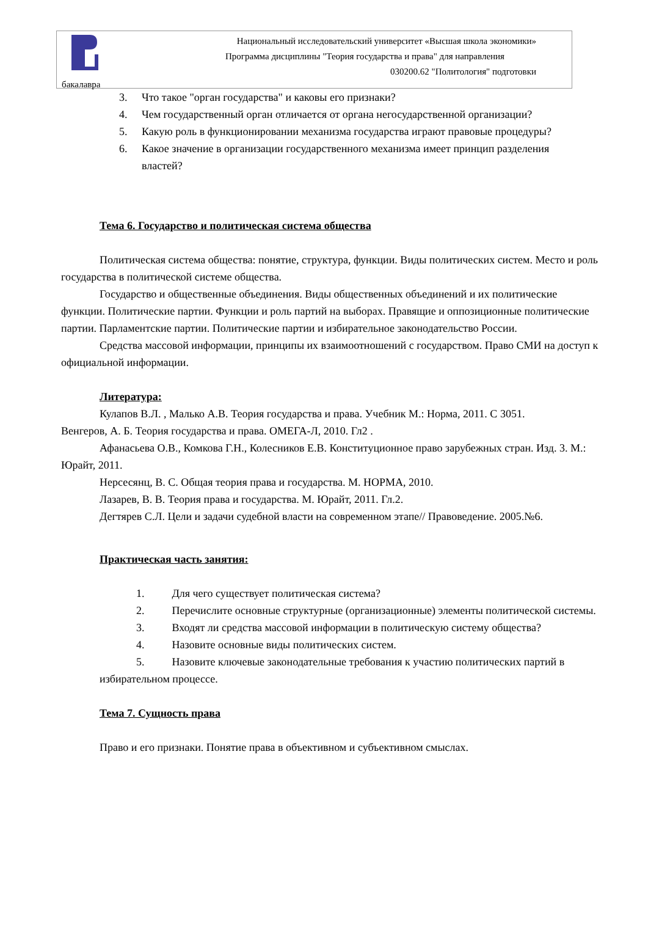Национальный исследовательский университет «Высшая школа экономики»
Программа дисциплины "Теория государства и права" для направления
030200.62 "Политология" подготовки
бакалавра
3. Что такое "орган государства" и каковы его признаки?
4. Чем государственный орган отличается от органа негосударственной организации?
5. Какую роль в функционировании механизма государства играют правовые процедуры?
6. Какое значение в организации государственного механизма имеет принцип разделения властей?
Тема 6. Государство и политическая система общества
Политическая система общества: понятие, структура, функции. Виды политических систем. Место и роль государства в политической системе общества.
Государство и общественные объединения. Виды общественных объединений и их политические функции. Политические партии. Функции и роль партий на выборах. Правящие и оппозиционные политические партии. Парламентские партии. Политические партии и избирательное законодательство России.
Средства массовой информации, принципы их взаимоотношений с государством. Право СМИ на доступ к официальной информации.
Литература:
Кулапов В.Л. , Малько А.В. Теория государства и права. Учебник М.: Норма, 2011. С 3051.
Венгеров, А. Б. Теория государства и права. ОМЕГА-Л, 2010. Гл2 .
Афанасьева О.В., Комкова Г.Н., Колесников Е.В. Конституционное право зарубежных стран. Изд. 3. М.: Юрайт, 2011.
Нерсесянц, В. С. Общая теория права и государства. М. НОРМА, 2010.
Лазарев, В. В. Теория права и государства. М. Юрайт, 2011. Гл.2.
Дегтярев С.Л. Цели и задачи судебной власти на современном этапе// Правоведение. 2005.№6.
Практическая часть занятия:
1. Для чего существует политическая система?
2. Перечислите основные структурные (организационные) элементы политической системы.
3. Входят ли средства массовой информации в политическую систему общества?
4. Назовите основные виды политических систем.
5. Назовите ключевые законодательные требования к участию политических партий в избирательном процессе.
Тема 7. Сущность права
Право и его признаки. Понятие права в объективном и субъективном смыслах.